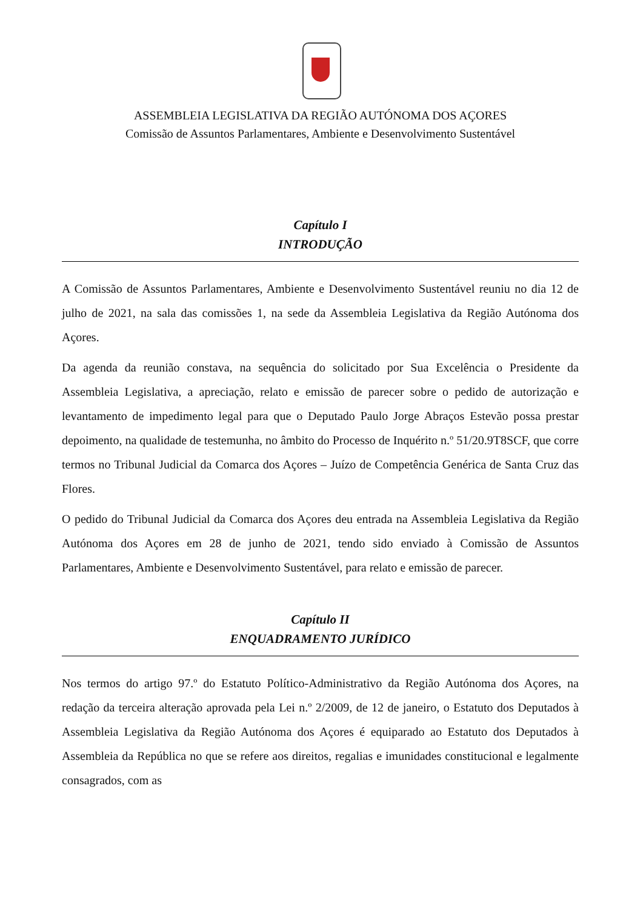ASSEMBLEIA LEGISLATIVA DA REGIÃO AUTÓNOMA DOS AÇORES
Comissão de Assuntos Parlamentares, Ambiente e Desenvolvimento Sustentável
Capítulo I
INTRODUÇÃO
A Comissão de Assuntos Parlamentares, Ambiente e Desenvolvimento Sustentável reuniu no dia 12 de julho de 2021, na sala das comissões 1, na sede da Assembleia Legislativa da Região Autónoma dos Açores.
Da agenda da reunião constava, na sequência do solicitado por Sua Excelência o Presidente da Assembleia Legislativa, a apreciação, relato e emissão de parecer sobre o pedido de autorização e levantamento de impedimento legal para que o Deputado Paulo Jorge Abraços Estevão possa prestar depoimento, na qualidade de testemunha, no âmbito do Processo de Inquérito n.º 51/20.9T8SCF, que corre termos no Tribunal Judicial da Comarca dos Açores – Juízo de Competência Genérica de Santa Cruz das Flores.
O pedido do Tribunal Judicial da Comarca dos Açores deu entrada na Assembleia Legislativa da Região Autónoma dos Açores em 28 de junho de 2021, tendo sido enviado à Comissão de Assuntos Parlamentares, Ambiente e Desenvolvimento Sustentável, para relato e emissão de parecer.
Capítulo II
ENQUADRAMENTO JURÍDICO
Nos termos do artigo 97.º do Estatuto Político-Administrativo da Região Autónoma dos Açores, na redação da terceira alteração aprovada pela Lei n.º 2/2009, de 12 de janeiro, o Estatuto dos Deputados à Assembleia Legislativa da Região Autónoma dos Açores é equiparado ao Estatuto dos Deputados à Assembleia da República no que se refere aos direitos, regalias e imunidades constitucional e legalmente consagrados, com as